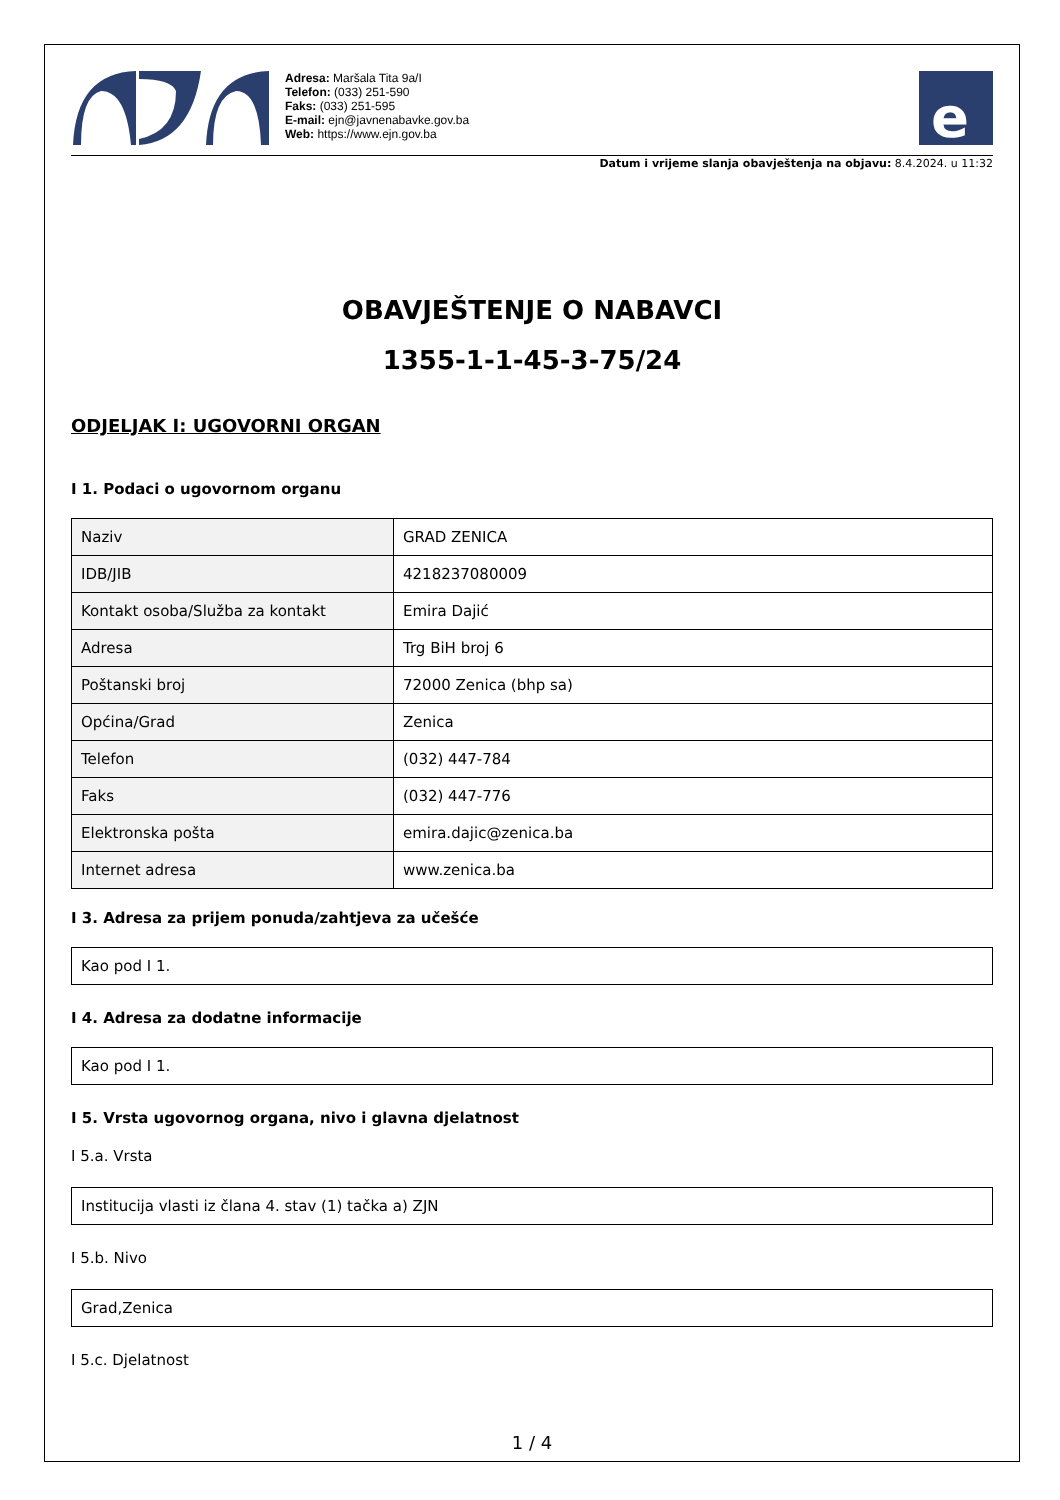Adresa: Maršala Tita 9a/I
Telefon: (033) 251-590
Faks: (033) 251-595
E-mail: ejn@javnenabavke.gov.ba
Web: https://www.ejn.gov.ba
e
Datum i vrijeme slanja obavještenja na objavu: 8.4.2024. u 11:32
OBAVJEŠTENJE O NABAVCI
1355-1-1-45-3-75/24
ODJELJAK I: UGOVORNI ORGAN
I 1. Podaci o ugovornom organu
| Naziv | GRAD ZENICA |
| IDB/JIB | 4218237080009 |
| Kontakt osoba/Služba za kontakt | Emira Dajić |
| Adresa | Trg BiH broj 6 |
| Poštanski broj | 72000 Zenica (bhp sa) |
| Općina/Grad | Zenica |
| Telefon | (032) 447-784 |
| Faks | (032) 447-776 |
| Elektronska pošta | emira.dajic@zenica.ba |
| Internet adresa | www.zenica.ba |
I 3. Adresa za prijem ponuda/zahtjeva za učešće
Kao pod I 1.
I 4. Adresa za dodatne informacije
Kao pod I 1.
I 5. Vrsta ugovornog organa, nivo i glavna djelatnost
I 5.a. Vrsta
Institucija vlasti iz člana 4. stav (1) tačka a) ZJN
I 5.b. Nivo
Grad,Zenica
I 5.c. Djelatnost
1 / 4